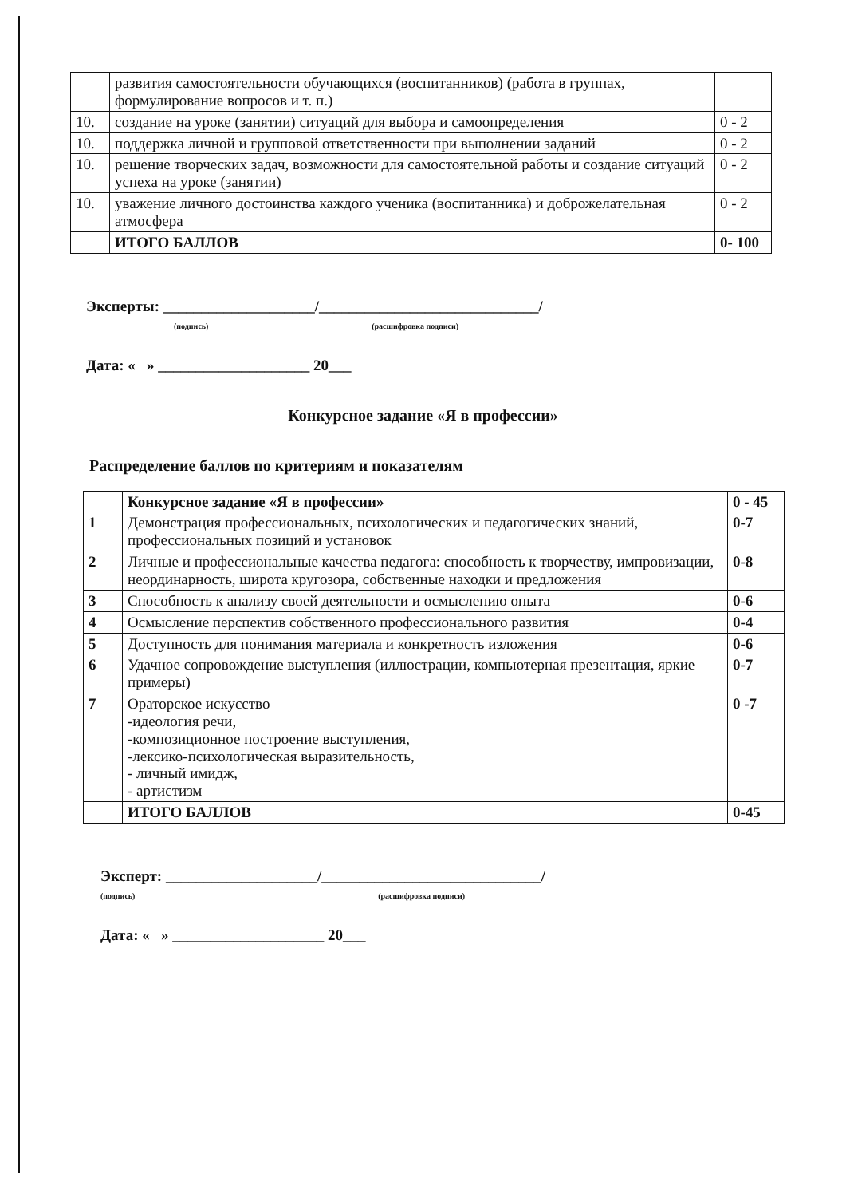| | развития самостоятельности обучающихся (воспитанников) (работа в группах, формулирование вопросов и т. п.) | |
| 10. | создание на уроке (занятии) ситуаций для выбора и самоопределения | 0 - 2 |
| 10. | поддержка личной и групповой ответственности при выполнении заданий | 0 - 2 |
| 10. | решение творческих задач, возможности для самостоятельной работы и создание ситуаций успеха на уроке (занятии) | 0 - 2 |
| 10. | уважение личного достоинства каждого ученика (воспитанника) и доброжелательная атмосфера | 0 - 2 |
| | ИТОГО БАЛЛОВ | 0- 100 |
Эксперты: ____________________/_____________________________/
(подпись) (расшифровка подписи)
Дата: « » ____________________ 20___
Конкурсное задание «Я в профессии»
Распределение баллов по критериям и показателям
| | Конкурсное задание «Я в профессии» | 0 - 45 |
| 1 | Демонстрация профессиональных, психологических и педагогических знаний, профессиональных позиций и установок | 0-7 |
| 2 | Личные и профессиональные качества педагога: способность к творчеству, импровизации, неординарность, широта кругозора, собственные находки и предложения | 0-8 |
| 3 | Способность к анализу своей деятельности и осмыслению опыта | 0-6 |
| 4 | Осмысление перспектив собственного профессионального развития | 0-4 |
| 5 | Доступность для понимания материала и конкретность изложения | 0-6 |
| 6 | Удачное сопровождение выступления (иллюстрации, компьютерная презентация, яркие примеры) | 0-7 |
| 7 | Ораторское искусство -идеология речи, -композиционное построение выступления, -лексико-психологическая выразительность, - личный имидж, - артистизм | 0 -7 |
| | ИТОГО БАЛЛОВ | 0-45 |
Эксперт: ____________________/_____________________________/
(подпись) (расшифровка подписи)
Дата: « » ____________________ 20___